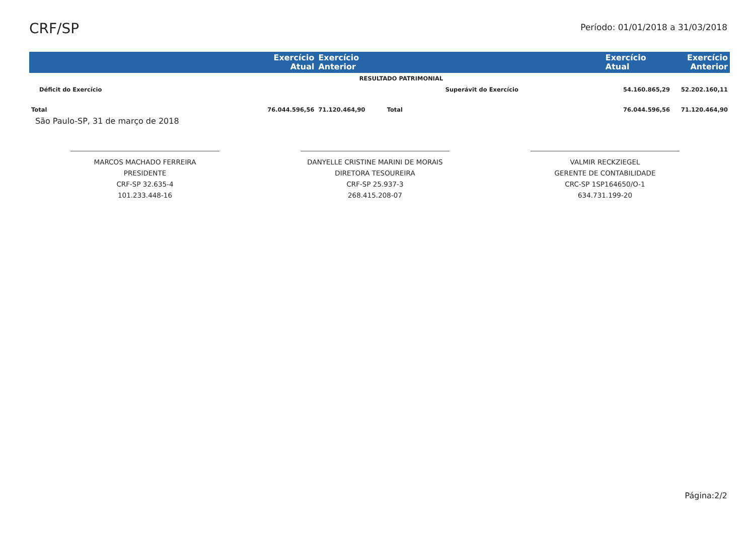CRF/SP
Período: 01/01/2018 a 31/03/2018
| | Exercício Atual | Exercício Anterior | | Exercício Atual | Exercício Anterior |
| --- | --- | --- | --- | --- | --- |
| RESULTADO PATRIMONIAL | | | | | |
| Déficit do Exercício | | | Superávit do Exercício | 54.160.865,29 | 52.202.160,11 |
| Total | 76.044.596,56 | 71.120.464,90 | Total | 76.044.596,56 | 71.120.464,90 |
São Paulo-SP, 31 de março de 2018
MARCOS MACHADO FERREIRA
PRESIDENTE
CRF-SP 32.635-4
101.233.448-16
DANYELLE CRISTINE MARINI DE MORAIS
DIRETORA TESOUREIRA
CRF-SP 25.937-3
268.415.208-07
VALMIR RECKZIEGEL
GERENTE DE CONTABILIDADE
CRC-SP 1SP164650/O-1
634.731.199-20
Página:2/2